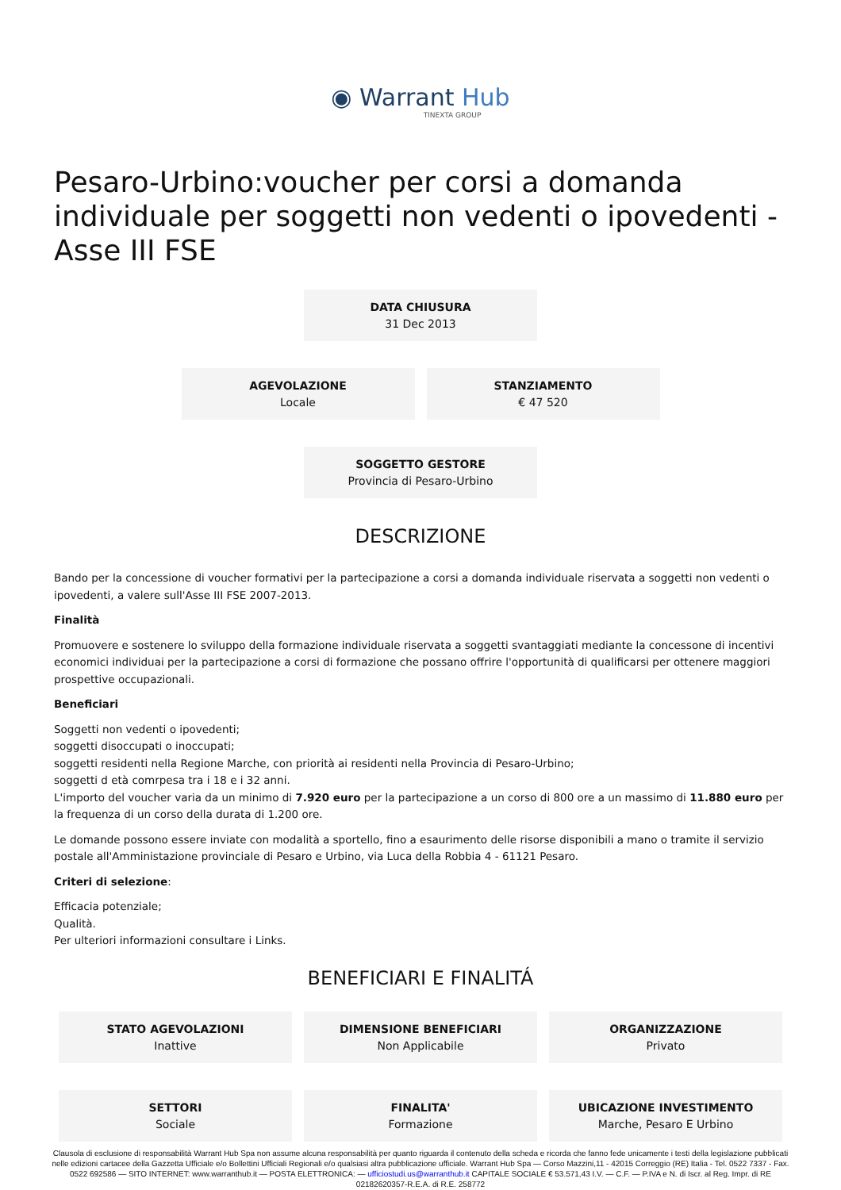◉ Warrant Hub
TINEXTA GROUP
Pesaro-Urbino:voucher per corsi a domanda individuale per soggetti non vedenti o ipovedenti - Asse III FSE
DATA CHIUSURA
31 Dec 2013
AGEVOLAZIONE
Locale
STANZIAMENTO
€ 47 520
SOGGETTO GESTORE
Provincia di Pesaro-Urbino
DESCRIZIONE
Bando per la concessione di voucher formativi per la partecipazione a corsi a domanda individuale riservata a soggetti non vedenti o ipovedenti, a valere sull'Asse III FSE 2007-2013.
Finalità
Promuovere e sostenere lo sviluppo della formazione individuale riservata a soggetti svantaggiati mediante la concessone di incentivi economici individuai per la partecipazione a corsi di formazione che possano offrire l'opportunità di qualificarsi per ottenere maggiori prospettive occupazionali.
Beneficiari
Soggetti non vedenti o ipovedenti;
soggetti disoccupati o inoccupati;
soggetti residenti nella Regione Marche, con priorità ai residenti nella Provincia di Pesaro-Urbino;
soggetti d età comrpesa tra i 18 e i 32 anni.
L'importo del voucher varia da un minimo di 7.920 euro per la partecipazione a un corso di 800 ore a un massimo di 11.880 euro per la frequenza di un corso della durata di 1.200 ore.
Le domande possono essere inviate con modalità a sportello, fino a esaurimento delle risorse disponibili a mano o tramite il servizio postale all'Amministazione provinciale di Pesaro e Urbino, via Luca della Robbia 4 - 61121 Pesaro.
Criteri di selezione:
Efficacia potenziale;
Qualità.
Per ulteriori informazioni consultare i Links.
BENEFICIARI E FINALITÁ
STATO AGEVOLAZIONI
Inattive
DIMENSIONE BENEFICIARI
Non Applicabile
ORGANIZZAZIONE
Privato
SETTORI
Sociale
FINALITA'
Formazione
UBICAZIONE INVESTIMENTO
Marche, Pesaro E Urbino
Clausola di esclusione di responsabilità Warrant Hub Spa non assume alcuna responsabilità per quanto riguarda il contenuto della scheda e ricorda che fanno fede unicamente i testi della legislazione pubblicati nelle edizioni cartacee della Gazzetta Ufficiale e/o Bollettini Ufficiali Regionali e/o qualsiasi altra pubblicazione ufficiale. Warrant Hub Spa — Corso Mazzini,11 - 42015 Correggio (RE) Italia - Tel. 0522 7337 - Fax. 0522 692586 — SITO INTERNET: www.warranthub.it — POSTA ELETTRONICA: — ufficiostudi.us@warranthub.it CAPITALE SOCIALE € 53.571,43 I.V. — C.F. — P.IVA e N. di Iscr. al Reg. Impr. di RE 02182620357-R.E.A. di R.E. 258772